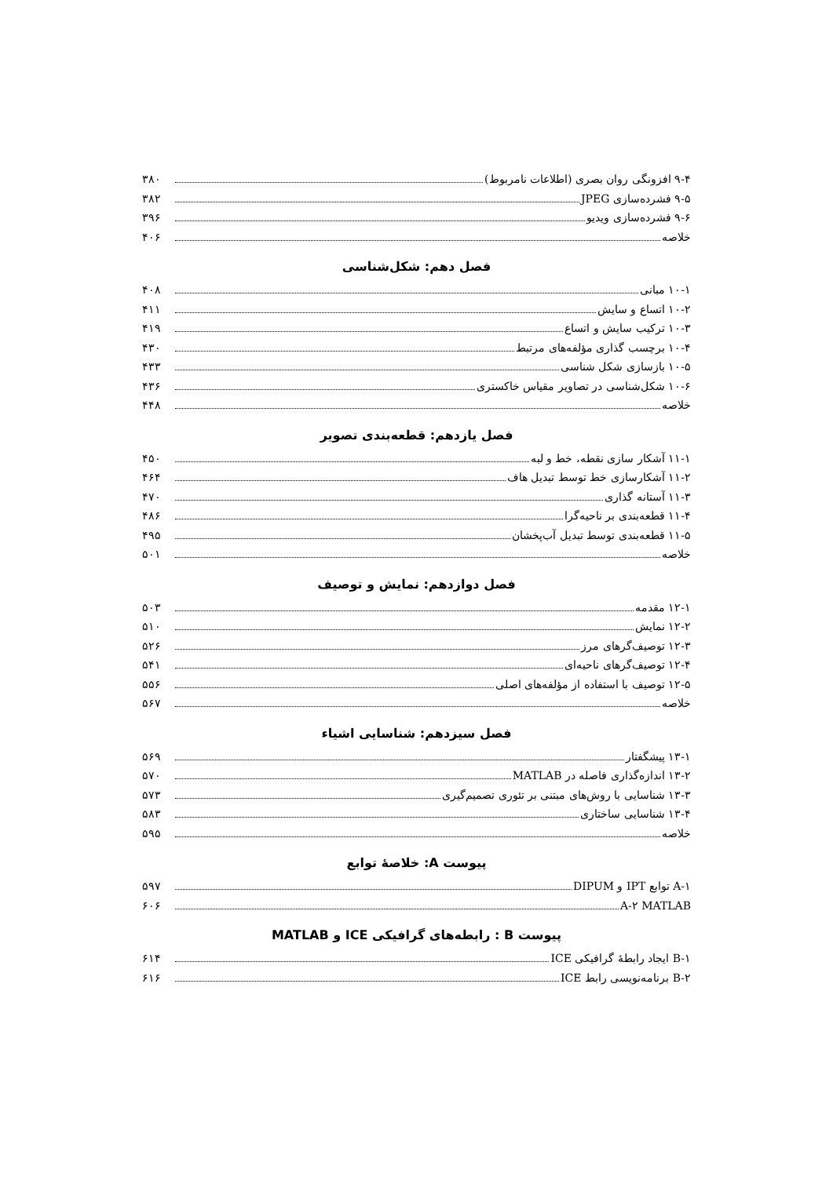۹-۴ افزونگی روان بصری (اطلاعات نامربوط) ۳۸۰
۹-۵ فشرده‌سازی JPEG ۳۸۲
۹-۶ فشرده‌سازی ویدیو ۳۹۶
خلاصه ۴۰۶
فصل دهم: شکل‌شناسی
۱۰-۱ مبانی ۴۰۸
۱۰-۲ اتساع و سایش ۴۱۱
۱۰-۳ ترکیب سایش و اتساع ۴۱۹
۱۰-۴ برچسب گذاری مؤلفه‌های مرتبط ۴۳۰
۱۰-۵ بازسازی شکل شناسی ۴۳۳
۱۰-۶ شکل‌شناسی در تصاویر مقیاس خاکستری ۴۳۶
خلاصه ۴۴۸
فصل یازدهم: قطعه‌بندی تصویر
۱۱-۱ آشکار سازی نقطه، خط و لبه ۴۵۰
۱۱-۲ آشکارسازی خط توسط تبدیل هاف ۴۶۴
۱۱-۳ آستانه گذاری ۴۷۰
۱۱-۴ قطعه‌بندی بر ناحیه‌گرا ۴۸۶
۱۱-۵ قطعه‌بندی توسط تبدیل آب‌پخشان ۴۹۵
خلاصه ۵۰۱
فصل دوازدهم: نمایش و توصیف
۱۲-۱ مقدمه ۵۰۳
۱۲-۲ نمایش ۵۱۰
۱۲-۳ توصیف‌گرهای مرز ۵۲۶
۱۲-۴ توصیف‌گرهای ناحیه‌ای ۵۴۱
۱۲-۵ توصیف با استفاده از مؤلفه‌های اصلی ۵۵۶
خلاصه ۵۶۷
فصل سیزدهم: شناسایی اشیاء
۱۳-۱ پیشگفتار ۵۶۹
۱۳-۲ اندازه‌گذاری فاصله در MATLAB ۵۷۰
۱۳-۳ شناسایی با روش‌های مبتنی بر تئوری تصمیم‌گیری ۵۷۳
۱۳-۴ شناسایی ساختاری ۵۸۳
خلاصه ۵۹۵
پیوست A: خلاصهٔ توابع
A-۱ توابع IPT و DIPUM ۵۹۷
A-۲ MATLAB ۶۰۶
پیوست B : رابطه‌های گرافیکی ICE و MATLAB
B-۱ ایجاد رابطهٔ گرافیکی ICE ۶۱۴
B-۲ برنامه‌نویسی رابط ICE ۶۱۶